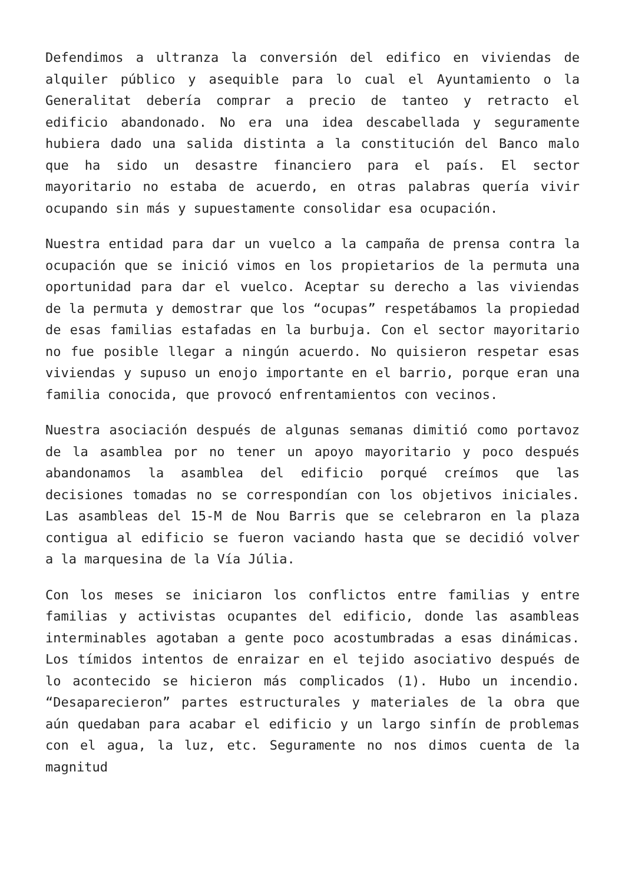Defendimos a ultranza la conversión del edifico en viviendas de alquiler público y asequible para lo cual el Ayuntamiento o la Generalitat debería comprar a precio de tanteo y retracto el edificio abandonado. No era una idea descabellada y seguramente hubiera dado una salida distinta a la constitución del Banco malo que ha sido un desastre financiero para el país. El sector mayoritario no estaba de acuerdo, en otras palabras quería vivir ocupando sin más y supuestamente consolidar esa ocupación.
Nuestra entidad para dar un vuelco a la campaña de prensa contra la ocupación que se inició vimos en los propietarios de la permuta una oportunidad para dar el vuelco. Aceptar su derecho a las viviendas de la permuta y demostrar que los “ocupas” respetábamos la propiedad de esas familias estafadas en la burbuja. Con el sector mayoritario no fue posible llegar a ningún acuerdo. No quisieron respetar esas viviendas y supuso un enojo importante en el barrio, porque eran una familia conocida, que provocó enfrentamientos con vecinos.
Nuestra asociación después de algunas semanas dimitió como portavoz de la asamblea por no tener un apoyo mayoritario y poco después abandonamos la asamblea del edificio porqué creímos que las decisiones tomadas no se correspondían con los objetivos iniciales. Las asambleas del 15-M de Nou Barris que se celebraron en la plaza contigua al edificio se fueron vaciando hasta que se decidió volver a la marquesina de la Vía Júlia.
Con los meses se iniciaron los conflictos entre familias y entre familias y activistas ocupantes del edificio, donde las asambleas interminables agotaban a gente poco acostumbradas a esas dinámicas. Los tímidos intentos de enraizar en el tejido asociativo después de lo acontecido se hicieron más complicados (1). Hubo un incendio. “Desaparecieron” partes estructurales y materiales de la obra que aún quedaban para acabar el edificio y un largo sinfín de problemas con el agua, la luz, etc. Seguramente no nos dimos cuenta de la magnitud